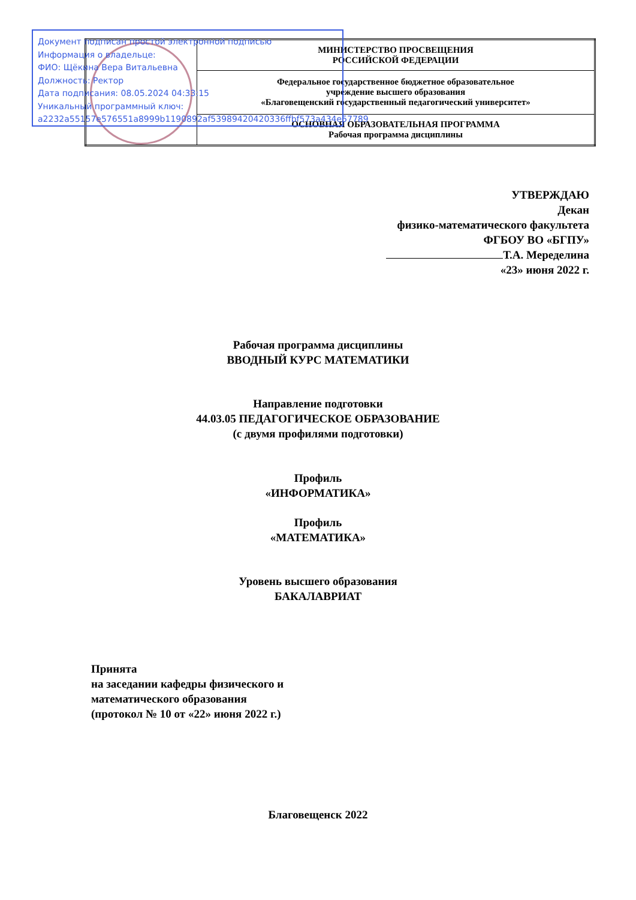Документ подписан простой электронной подписью
Информация о владельце:
ФИО: Щёкина Вера Витальевна
Должность: Ректор
Дата подписания: 08.05.2024 04:33:15
Уникальный программный ключ:
a2232a55157e576551a8999b1190892af53989420420336ffbf573a434e57789
| | МИНИСТЕРСТВО ПРОСВЕЩЕНИЯ РОССИЙСКОЙ ФЕДЕРАЦИИ |
| | Федеральное государственное бюджетное образовательное учреждение высшего образования «Благовещенский государственный педагогический университет» |
| | ОСНОВНАЯ ОБРАЗОВАТЕЛЬНАЯ ПРОГРАММА Рабочая программа дисциплины |
УТВЕРЖДАЮ
Декан
физико-математического факультета
ФГБОУ ВО «БГПУ»
Т.А. Меределина
«23» июня 2022 г.
Рабочая программа дисциплины
ВВОДНЫЙ КУРС МАТЕМАТИКИ
Направление подготовки
44.03.05 ПЕДАГОГИЧЕСКОЕ ОБРАЗОВАНИЕ
(с двумя профилями подготовки)
Профиль
«ИНФОРМАТИКА»
Профиль
«МАТЕМАТИКА»
Уровень высшего образования
БАКАЛАВРИАТ
Принята
на заседании кафедры физического и
математического образования
(протокол № 10 от «22» июня 2022 г.)
Благовещенск 2022